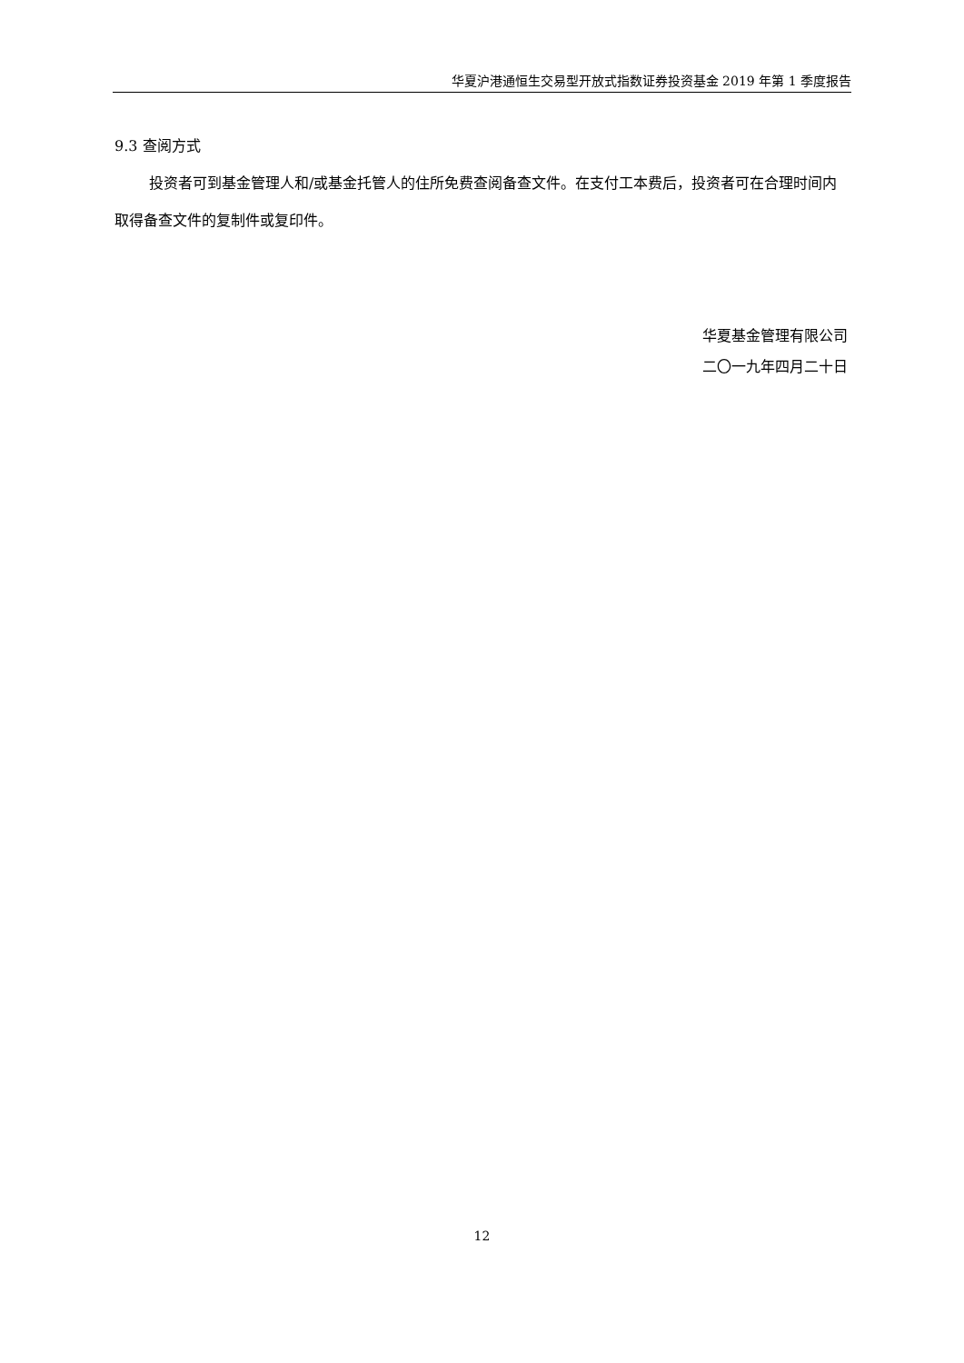华夏沪港通恒生交易型开放式指数证券投资基金 2019 年第 1 季度报告
9.3 查阅方式
投资者可到基金管理人和/或基金托管人的住所免费查阅备查文件。在支付工本费后，投资者可在合理时间内取得备查文件的复制件或复印件。
华夏基金管理有限公司
二〇一九年四月二十日
12